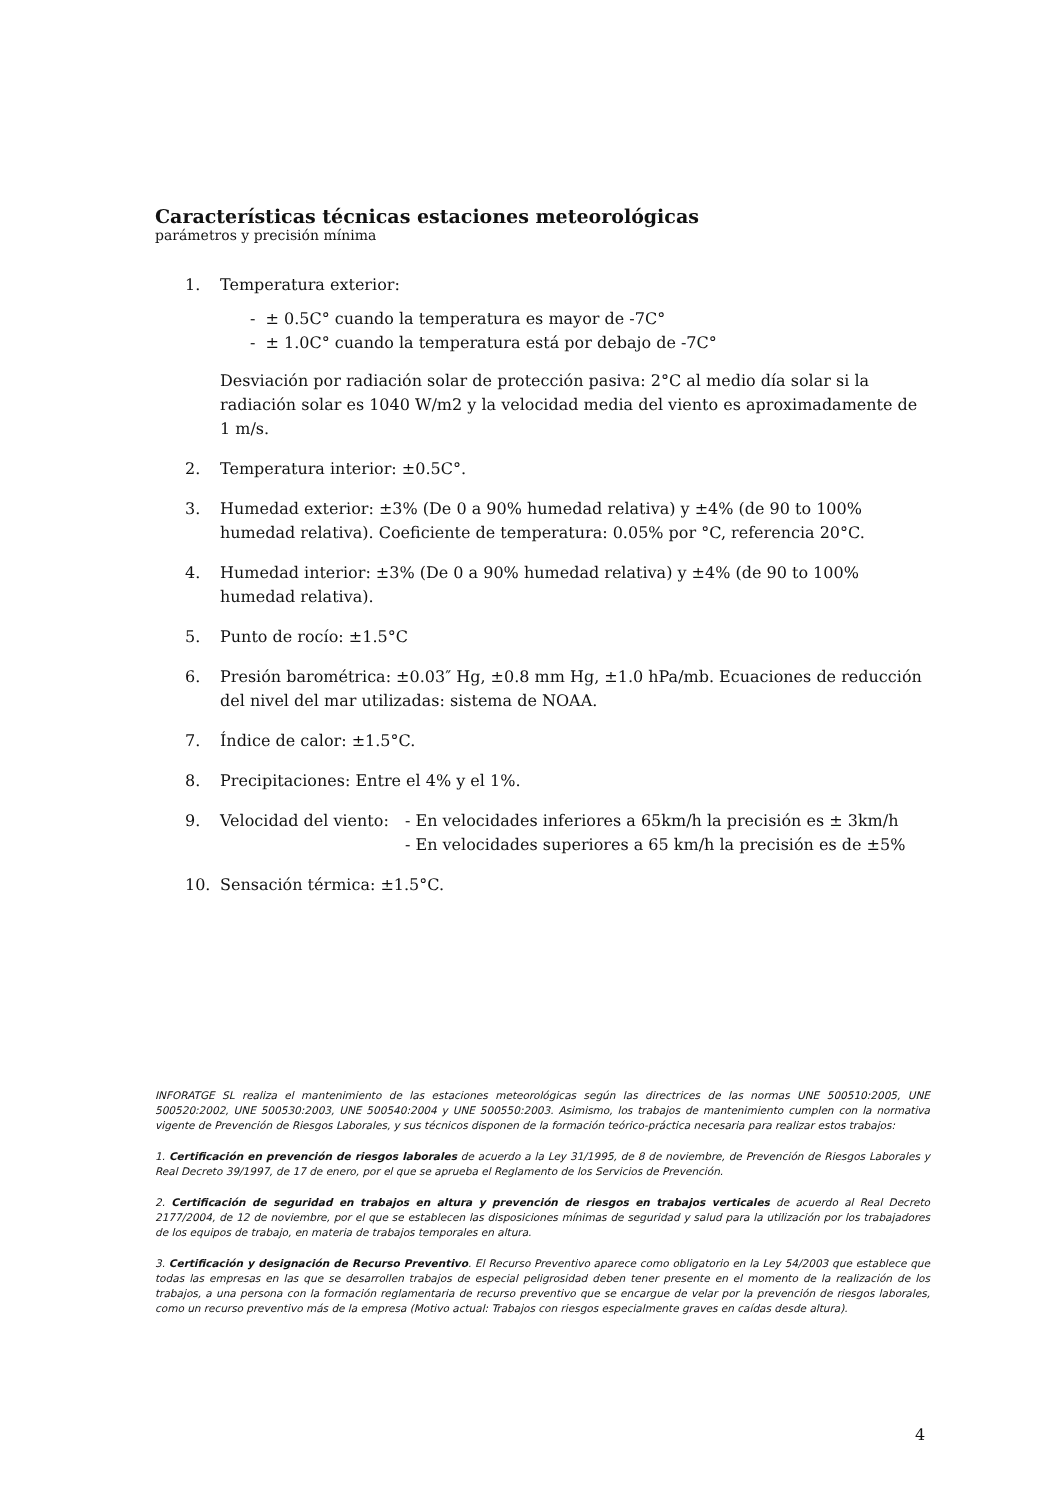Características técnicas estaciones meteorológicas
parámetros y precisión mínima
1. Temperatura exterior:
- ± 0.5C° cuando la temperatura es mayor de -7C°
- ± 1.0C° cuando la temperatura está por debajo de -7C°
Desviación por radiación solar de protección pasiva: 2°C al medio día solar si la radiación solar es 1040 W/m2 y la velocidad media del viento es aproximadamente de 1 m/s.
2. Temperatura interior: ±0.5C°.
3. Humedad exterior: ±3% (De 0 a 90% humedad relativa) y ±4% (de 90 to 100% humedad relativa). Coeficiente de temperatura: 0.05% por °C, referencia 20°C.
4. Humedad interior: ±3% (De 0 a 90% humedad relativa) y ±4% (de 90 to 100% humedad relativa).
5. Punto de rocío: ±1.5°C
6. Presión barométrica: ±0.03″ Hg, ±0.8 mm Hg, ±1.0 hPa/mb. Ecuaciones de reducción del nivel del mar utilizadas: sistema de NOAA.
7. Índice de calor: ±1.5°C.
8. Precipitaciones: Entre el 4% y el 1%.
9. Velocidad del viento:
- En velocidades inferiores a 65km/h la precisión es ± 3km/h
- En velocidades superiores a 65 km/h la precisión es de ±5%
10. Sensación térmica: ±1.5°C.
INFORATGE SL realiza el mantenimiento de las estaciones meteorológicas según las directrices de las normas UNE 500510:2005, UNE 500520:2002, UNE 500530:2003, UNE 500540:2004 y UNE 500550:2003. Asimismo, los trabajos de mantenimiento cumplen con la normativa vigente de Prevención de Riesgos Laborales, y sus técnicos disponen de la formación teórico-práctica necesaria para realizar estos trabajos:
1. Certificación en prevención de riesgos laborales de acuerdo a la Ley 31/1995, de 8 de noviembre, de Prevención de Riesgos Laborales y Real Decreto 39/1997, de 17 de enero, por el que se aprueba el Reglamento de los Servicios de Prevención.
2. Certificación de seguridad en trabajos en altura y prevención de riesgos en trabajos verticales de acuerdo al Real Decreto 2177/2004, de 12 de noviembre, por el que se establecen las disposiciones mínimas de seguridad y salud para la utilización por los trabajadores de los equipos de trabajo, en materia de trabajos temporales en altura.
3. Certificación y designación de Recurso Preventivo. El Recurso Preventivo aparece como obligatorio en la Ley 54/2003 que establece que todas las empresas en las que se desarrollen trabajos de especial peligrosidad deben tener presente en el momento de la realización de los trabajos, a una persona con la formación reglamentaria de recurso preventivo que se encargue de velar por la prevención de riesgos laborales, como un recurso preventivo más de la empresa (Motivo actual: Trabajos con riesgos especialmente graves en caídas desde altura).
4